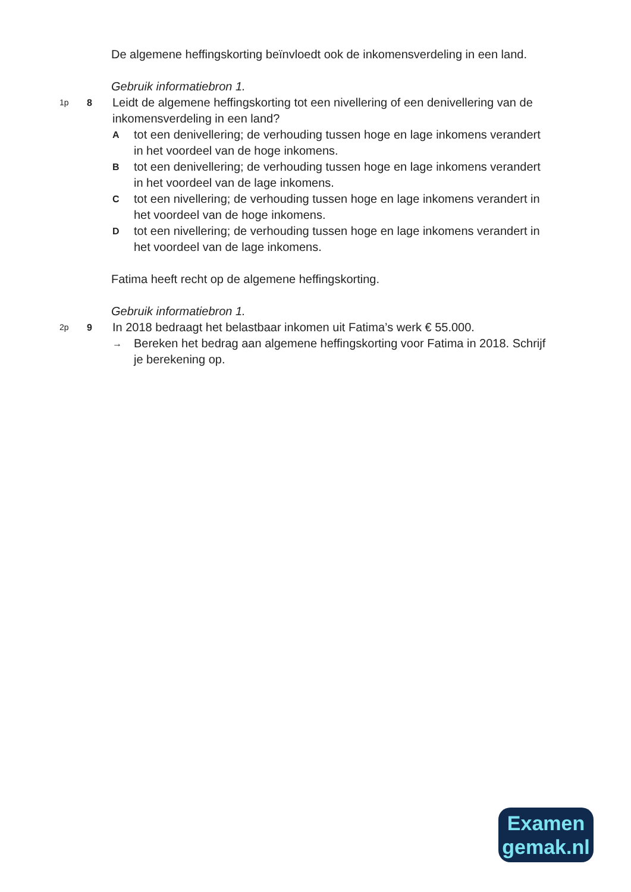De algemene heffingskorting beïnvloedt ook de inkomensverdeling in een land.
Gebruik informatiebron 1.
1p 8
Leidt de algemene heffingskorting tot een nivellering of een denivellering van de inkomensverdeling in een land?
Atot een denivellering; de verhouding tussen hoge en lage inkomens verandert in het voordeel van de hoge inkomens.
Btot een denivellering; de verhouding tussen hoge en lage inkomens verandert in het voordeel van de lage inkomens.
Ctot een nivellering; de verhouding tussen hoge en lage inkomens verandert in het voordeel van de hoge inkomens.
Dtot een nivellering; de verhouding tussen hoge en lage inkomens verandert in het voordeel van de lage inkomens.
Fatima heeft recht op de algemene heffingskorting.
Gebruik informatiebron 1.
2p 9
In 2018 bedraagt het belastbaar inkomen uit Fatima’s werk € 55.000.
→ Bereken het bedrag aan algemene heffingskorting voor Fatima in 2018. Schrijf je berekening op.
Examen
gemak.nl